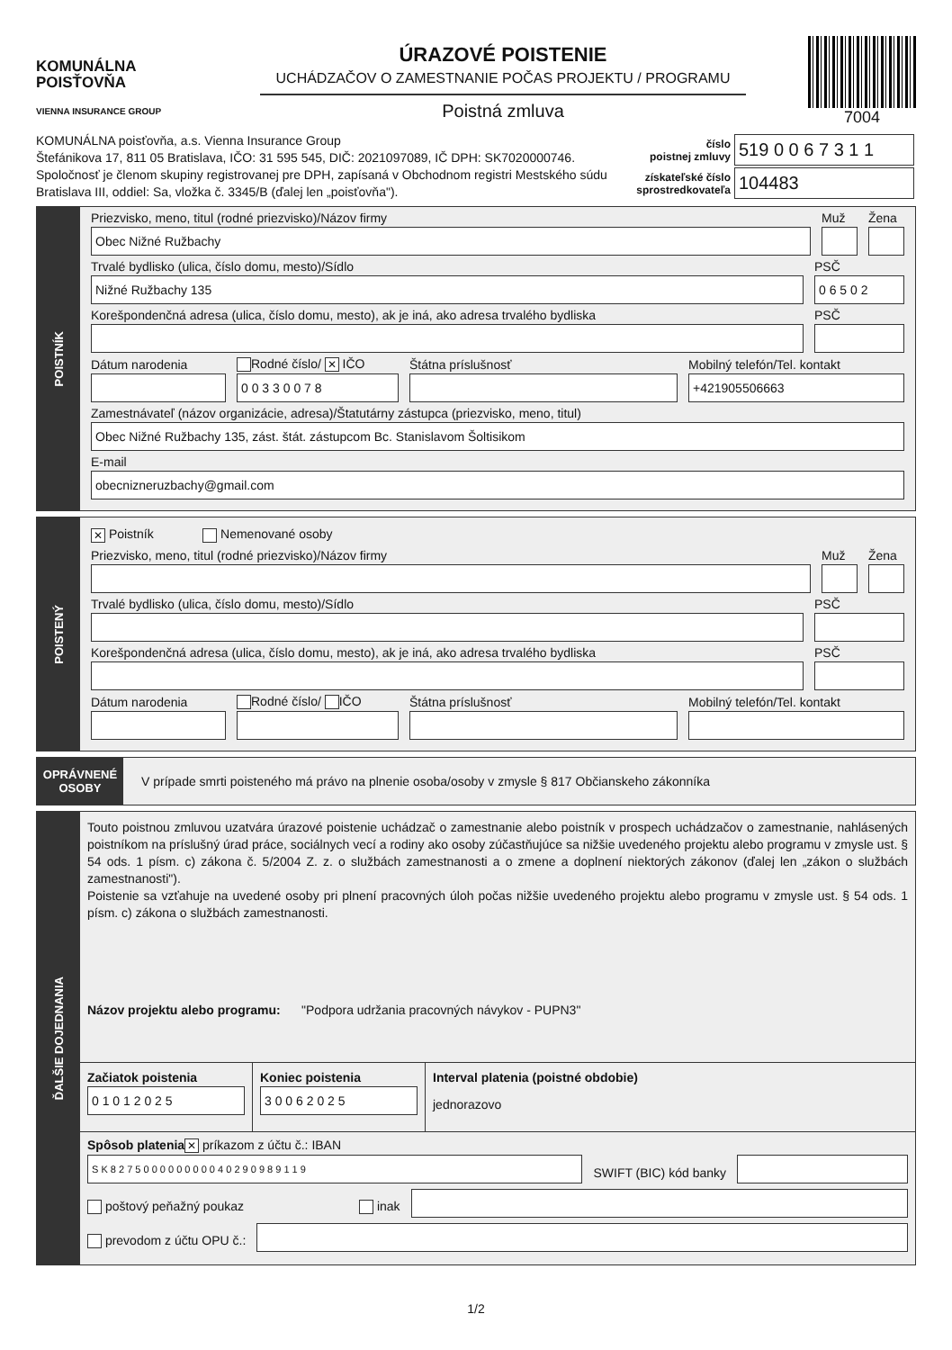KOMUNÁLNA
POISŤOVŇA
VIENNA INSURANCE GROUP
ÚRAZOVÉ POISTENIE
UCHÁDZAČOV O ZAMESTNANIE POČAS PROJEKTU / PROGRAMU
Poistná zmluva
7004
KOMUNÁLNA poisťovňa, a.s. Vienna Insurance Group
Štefánikova 17, 811 05 Bratislava, IČO: 31 595 545, DIČ: 2021097089, IČ DPH: SK7020000746.
Spoločnosť je členom skupiny registrovanej pre DPH, zapísaná v Obchodnom registri Mestského súdu
Bratislava III, oddiel: Sa, vložka č. 3345/B (ďalej len „poisťovňa").
| číslo poistnej zmluvy | 519 0 0 6 7 3 1 1 |
| získateľské číslo sprostredkovateľa | 104483 |
POISTNÍK
Priezvisko, meno, titul (rodné priezvisko)/Názov firmy
Obec Nižné Ružbachy
Muž
Žena
Trvalé bydlisko (ulica, číslo domu, mesto)/Sídlo
Nižné Ružbachy 135
PSČ
0 6 5 0 2
Korešpondenčná adresa (ulica, číslo domu, mesto), ak je iná, ako adresa trvalého bydliska
PSČ
Dátum narodenia
Rodné číslo/ ✕ IČO
0 0 3 3 0 0 7 8
Štátna príslušnosť
Mobilný telefón/Tel. kontakt
+421905506663
Zamestnávateľ (názov organizácie, adresa)/Štatutárny zástupca (priezvisko, meno, titul)
Obec Nižné Ružbachy 135, zást. štát. zástupcom Bc. Stanislavom Šoltisikom
E-mail
obecnizneruzbachy@gmail.com
POISTENÝ
✕ Poistník Nemenované osoby
Priezvisko, meno, titul (rodné priezvisko)/Názov firmy
Muž
Žena
Trvalé bydlisko (ulica, číslo domu, mesto)/Sídlo
PSČ
Korešpondenčná adresa (ulica, číslo domu, mesto), ak je iná, ako adresa trvalého bydliska
PSČ
Dátum narodenia
Rodné číslo/ IČO
Štátna príslušnosť
Mobilný telefón/Tel. kontakt
OPRÁVNENÉ
OSOBY
V prípade smrti poisteného má právo na plnenie osoba/osoby v zmysle § 817 Občianskeho zákonníka
ĎALŠIE DOJEDNANIA
Touto poistnou zmluvou uzatvára úrazové poistenie uchádzač o zamestnanie alebo poistník v prospech uchádzačov o zamestnanie, nahlásených poistníkom na príslušný úrad práce, sociálnych vecí a rodiny ako osoby zúčastňujúce sa nižšie uvedeného projektu alebo programu v zmysle ust. § 54 ods. 1 písm. c) zákona č. 5/2004 Z. z. o službách zamestnanosti a o zmene a doplnení niektorých zákonov (ďalej len „zákon o službách zamestnanosti").
Poistenie sa vzťahuje na uvedené osoby pri plnení pracovných úloh počas nižšie uvedeného projektu alebo programu v zmysle ust. § 54 ods. 1 písm. c) zákona o službách zamestnanosti.
Názov projektu alebo programu: "Podpora udržania pracovných návykov - PUPN3"
Začiatok poistenia
0 1 0 1 2 0 2 5
Koniec poistenia
3 0 0 6 2 0 2 5
Interval platenia (poistné obdobie)
jednorazovo
Spôsob platenia ✕ príkazom z účtu č.: IBAN
S K 8 2 7 5 0 0 0 0 0 0 0 0 0 4 0 2 9 0 9 8 9 1 1 9
SWIFT (BIC) kód banky
poštový peňažný poukaz
inak
prevodom z účtu OPU č.:
1/2